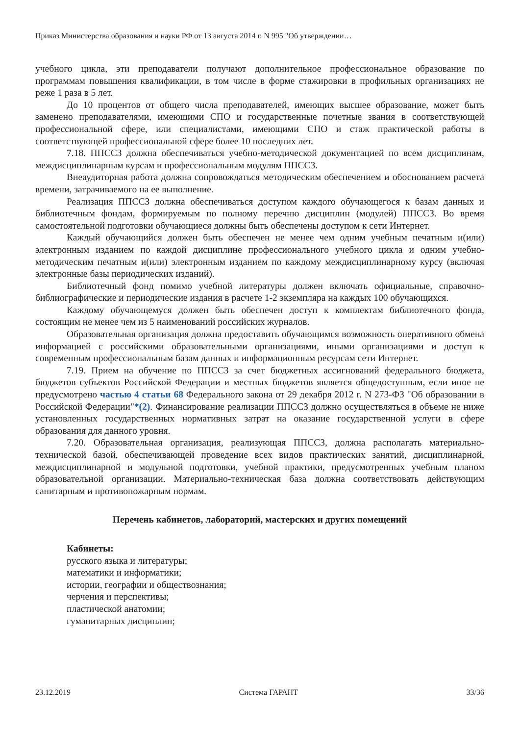Приказ Министерства образования и науки РФ от 13 августа 2014 г. N 995 "Об утверждении…
учебного цикла, эти преподаватели получают дополнительное профессиональное образование по программам повышения квалификации, в том числе в форме стажировки в профильных организациях не реже 1 раза в 5 лет.
До 10 процентов от общего числа преподавателей, имеющих высшее образование, может быть заменено преподавателями, имеющими СПО и государственные почетные звания в соответствующей профессиональной сфере, или специалистами, имеющими СПО и стаж практической работы в соответствующей профессиональной сфере более 10 последних лет.
7.18. ППССЗ должна обеспечиваться учебно-методической документацией по всем дисциплинам, междисциплинарным курсам и профессиональным модулям ППССЗ.
Внеаудиторная работа должна сопровождаться методическим обеспечением и обоснованием расчета времени, затрачиваемого на ее выполнение.
Реализация ППССЗ должна обеспечиваться доступом каждого обучающегося к базам данных и библиотечным фондам, формируемым по полному перечню дисциплин (модулей) ППССЗ. Во время самостоятельной подготовки обучающиеся должны быть обеспечены доступом к сети Интернет.
Каждый обучающийся должен быть обеспечен не менее чем одним учебным печатным и(или) электронным изданием по каждой дисциплине профессионального учебного цикла и одним учебно-методическим печатным и(или) электронным изданием по каждому междисциплинарному курсу (включая электронные базы периодических изданий).
Библиотечный фонд помимо учебной литературы должен включать официальные, справочно-библиографические и периодические издания в расчете 1-2 экземпляра на каждых 100 обучающихся.
Каждому обучающемуся должен быть обеспечен доступ к комплектам библиотечного фонда, состоящим не менее чем из 5 наименований российских журналов.
Образовательная организация должна предоставить обучающимся возможность оперативного обмена информацией с российскими образовательными организациями, иными организациями и доступ к современным профессиональным базам данных и информационным ресурсам сети Интернет.
7.19. Прием на обучение по ППССЗ за счет бюджетных ассигнований федерального бюджета, бюджетов субъектов Российской Федерации и местных бюджетов является общедоступным, если иное не предусмотрено частью 4 статьи 68 Федерального закона от 29 декабря 2012 г. N 273-ФЗ "Об образовании в Российской Федерации"*(2). Финансирование реализации ППССЗ должно осуществляться в объеме не ниже установленных государственных нормативных затрат на оказание государственной услуги в сфере образования для данного уровня.
7.20. Образовательная организация, реализующая ППССЗ, должна располагать материально-технической базой, обеспечивающей проведение всех видов практических занятий, дисциплинарной, междисциплинарной и модульной подготовки, учебной практики, предусмотренных учебным планом образовательной организации. Материально-техническая база должна соответствовать действующим санитарным и противопожарным нормам.
Перечень кабинетов, лабораторий, мастерских и других помещений
Кабинеты:
русского языка и литературы;
математики и информатики;
истории, географии и обществознания;
черчения и перспективы;
пластической анатомии;
гуманитарных дисциплин;
23.12.2019 Система ГАРАНТ 33/36